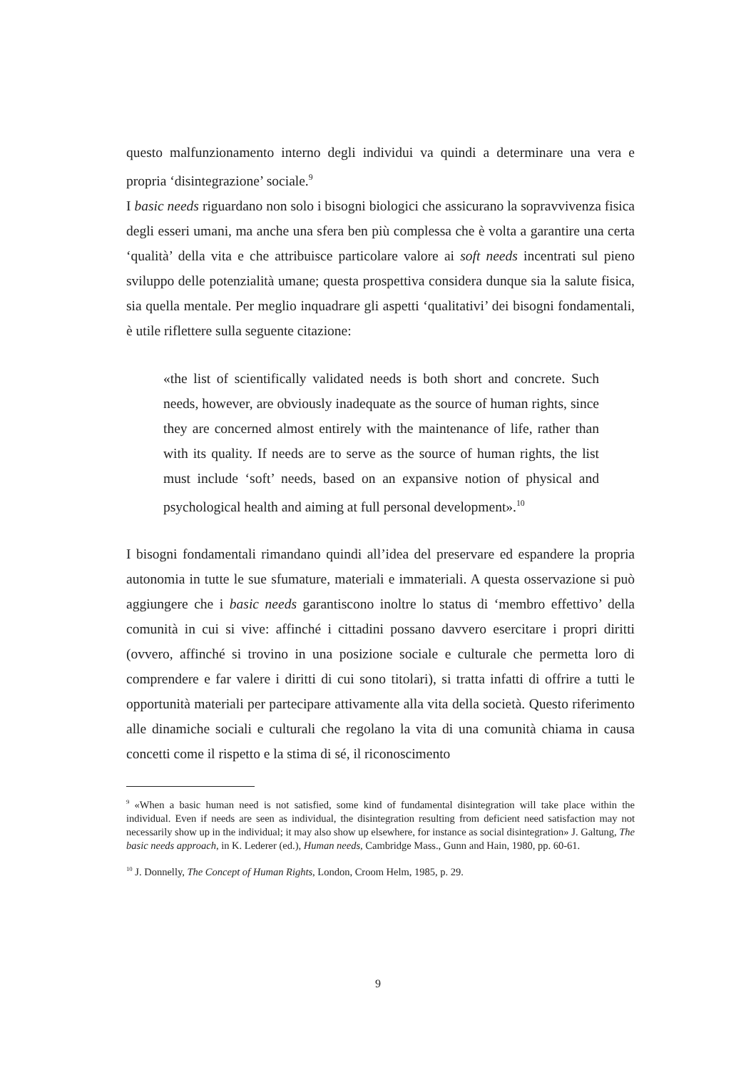questo malfunzionamento interno degli individui va quindi a determinare una vera e propria ‘disintegrazione’ sociale.<sup>9</sup>
I basic needs riguardano non solo i bisogni biologici che assicurano la sopravvivenza fisica degli esseri umani, ma anche una sfera ben più complessa che è volta a garantire una certa ‘qualità’ della vita e che attribuisce particolare valore ai soft needs incentrati sul pieno sviluppo delle potenzialità umane; questa prospettiva considera dunque sia la salute fisica, sia quella mentale. Per meglio inquadrare gli aspetti ‘qualitativi’ dei bisogni fondamentali, è utile riflettere sulla seguente citazione:
«the list of scientifically validated needs is both short and concrete. Such needs, however, are obviously inadequate as the source of human rights, since they are concerned almost entirely with the maintenance of life, rather than with its quality. If needs are to serve as the source of human rights, the list must include ‘soft’ needs, based on an expansive notion of physical and psychological health and aiming at full personal development».<sup>10</sup>
I bisogni fondamentali rimandano quindi all’idea del preservare ed espandere la propria autonomia in tutte le sue sfumature, materiali e immateriali. A questa osservazione si può aggiungere che i basic needs garantiscono inoltre lo status di ‘membro effettivo’ della comunità in cui si vive: affinché i cittadini possano davvero esercitare i propri diritti (ovvero, affinché si trovino in una posizione sociale e culturale che permetta loro di comprendere e far valere i diritti di cui sono titolari), si tratta infatti di offrire a tutti le opportunità materiali per partecipare attivamente alla vita della società. Questo riferimento alle dinamiche sociali e culturali che regolano la vita di una comunità chiama in causa concetti come il rispetto e la stima di sé, il riconoscimento
<sup>9</sup> «When a basic human need is not satisfied, some kind of fundamental disintegration will take place within the individual. Even if needs are seen as individual, the disintegration resulting from deficient need satisfaction may not necessarily show up in the individual; it may also show up elsewhere, for instance as social disintegration» J. Galtung, The basic needs approach, in K. Lederer (ed.), Human needs, Cambridge Mass., Gunn and Hain, 1980, pp. 60-61.
<sup>10</sup> J. Donnelly, The Concept of Human Rights, London, Croom Helm, 1985, p. 29.
9